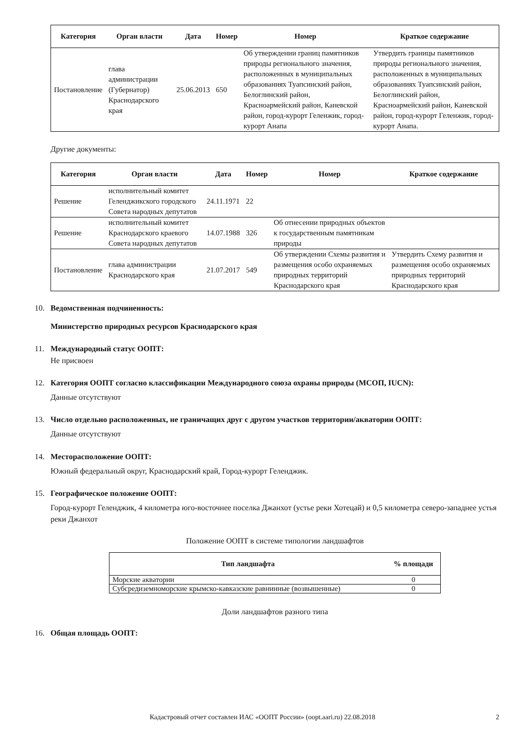| Категория | Орган власти | Дата | Номер | Номер | Краткое содержание |
| --- | --- | --- | --- | --- | --- |
| Постановление | глава администрации (Губернатор) Краснодарского края | 25.06.2013 | 650 | Об утверждении границ памятников природы регионального значения, расположенных в муниципальных образованиях Туапсинский район, Белоглинский район, Красноармейский район, Каневской район, город-курорт Геленжик, город-курорт Анапа | Утвердить границы памятников природы регионального значения, расположенных в муниципальных образованиях Туапсинский район, Белоглинский район, Красноармейский район, Каневской район, город-курорт Геленжик, город-курорт Анапа. |
Другие документы:
| Категория | Орган власти | Дата | Номер | Номер | Краткое содержание |
| --- | --- | --- | --- | --- | --- |
| Решение | исполнительный комитет Геленджикского городского Совета народных депутатов | 24.11.1971 | 22 | | |
| Решение | исполнительный комитет Краснодарского краевого Совета народных депутатов | 14.07.1988 | 326 | Об отнесении природных объектов к государственным памятникам природы | |
| Постановление | глава администрации Краснодарского края | 21.07.2017 | 549 | Об утверждении Схемы развития и размещения особо охраняемых природных территорий Краснодарского края | Утвердить Схему развития и размещения особо охраняемых природных территорий Краснодарского края |
10. Ведомственная подчиненность:
Министерство природных ресурсов Краснодарского края
11. Международный статус ООПТ:
Не присвоен
12. Категория ООПТ согласно классификации Международного союза охраны природы (МСОП, IUCN):
Данные отсутствуют
13. Число отдельно расположенных, не граничащих друг с другом участков территории/акватории ООПТ:
Данные отсутствуют
14. Месторасположение ООПТ:
Южный федеральный округ, Краснодарский край, Город-курорт Геленджик.
15. Географическое положение ООПТ:
Город-курорт Геленджик, 4 километра юго-восточнее поселка Джанхот (устье реки Хотецай) и 0,5 километра северо-западнее устья реки Джанхот
Положение ООПТ в системе типологии ландшафтов
| Тип ландшафта | % площади |
| --- | --- |
| Морские акватории | 0 |
| Субсредиземноморские крымско-кавказские равнинные (возвышенные) | 0 |
Доли ландшафтов разного типа
16. Общая площадь ООПТ:
Кадастровый отчет составлен ИАС «ООПТ России» (oopt.aari.ru) 22.08.2018 2